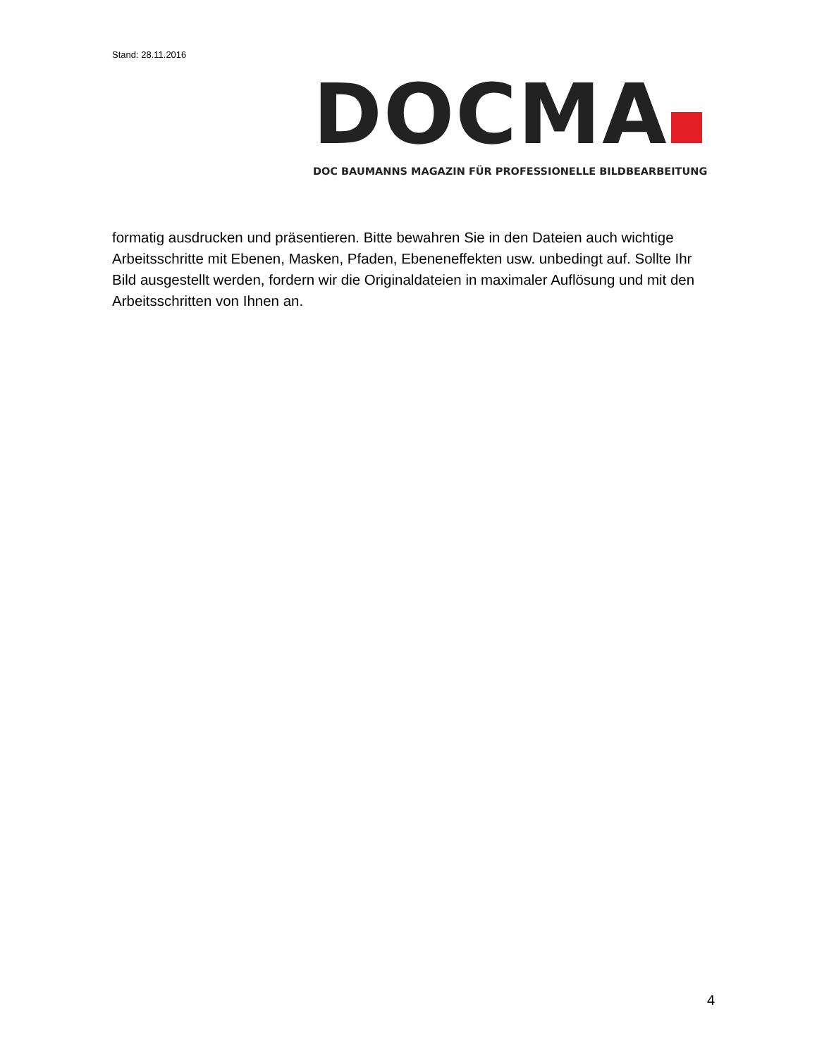Stand: 28.11.2016
DOCMA
DOC BAUMANNS MAGAZIN FÜR PROFESSIONELLE BILDBEARBEITUNG
formatig ausdrucken und präsentieren. Bitte bewahren Sie in den Dateien auch wichtige Arbeitsschritte mit Ebenen, Masken, Pfaden, Ebeneneffekten usw. unbedingt auf. Sollte Ihr Bild ausgestellt werden, fordern wir die Originaldateien in maximaler Auflösung und mit den Arbeitsschritten von Ihnen an.
4